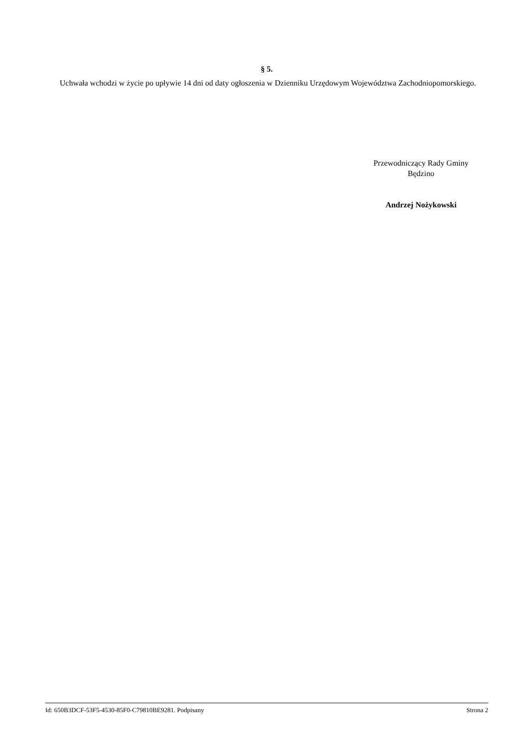§ 5.
Uchwała wchodzi w życie po upływie 14 dni od daty ogłoszenia w Dzienniku Urzędowym Województwa Zachodniopomorskiego.
Przewodniczący Rady Gminy
Będzino
Andrzej Nożykowski
Id: 650B3DCF-53F5-4530-85F0-C79810BE9281. Podpisany Strona 2